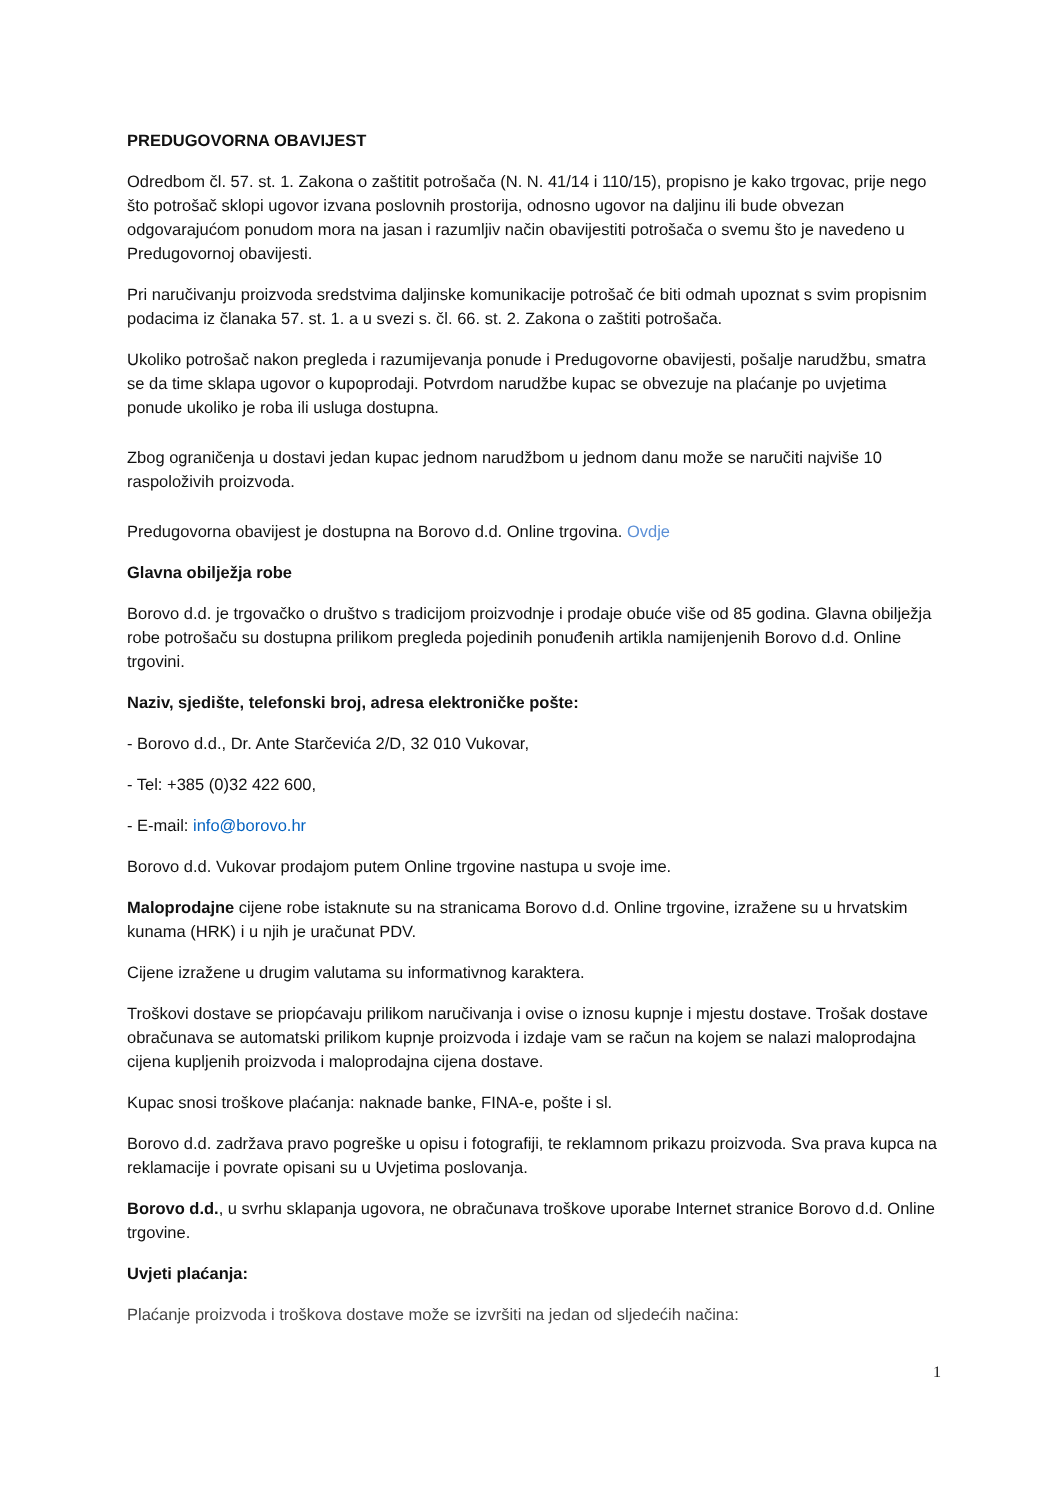PREDUGOVORNA OBAVIJEST
Odredbom čl. 57. st. 1. Zakona o zaštitit potrošača (N. N. 41/14 i 110/15), propisno je kako trgovac, prije nego što potrošač sklopi ugovor izvana poslovnih prostorija, odnosno ugovor na daljinu ili bude obvezan odgovarajućom ponudom mora na jasan i razumljiv način obavijestiti potrošača o svemu što je navedeno u Predugovornoj obavijesti.
Pri naručivanju proizvoda sredstvima daljinske komunikacije potrošač će biti odmah upoznat s svim propisnim podacima iz članaka 57. st. 1. a u svezi s. čl. 66. st. 2. Zakona o zaštiti potrošača.
Ukoliko potrošač nakon pregleda i razumijevanja ponude i Predugovorne obavijesti, pošalje narudžbu, smatra se da time sklapa ugovor o kupoprodaji. Potvrdom narudžbe kupac se obvezuje na plaćanje po uvjetima ponude ukoliko je roba ili usluga dostupna.
Zbog ograničenja u dostavi jedan kupac jednom narudžbom u jednom danu može se naručiti najviše 10 raspoloživih proizvoda.
Predugovorna obavijest je dostupna na Borovo d.d. Online trgovina. Ovdje
Glavna obilježja robe
Borovo d.d. je trgovačko o društvo s tradicijom proizvodnje i prodaje obuće više od 85 godina. Glavna obilježja robe potrošaču su dostupna prilikom pregleda pojedinih ponuđenih artikla namijenjenih Borovo d.d. Online trgovini.
Naziv, sjedište, telefonski broj, adresa elektroničke pošte:
- Borovo d.d., Dr. Ante Starčevića 2/D, 32 010 Vukovar,
- Tel: +385 (0)32 422 600,
- E-mail: info@borovo.hr
Borovo d.d. Vukovar prodajom putem Online trgovine nastupa u svoje ime.
Maloprodajne cijene robe istaknute su na stranicama Borovo d.d. Online trgovine, izražene su u hrvatskim kunama (HRK) i u njih je uračunat PDV.
Cijene izražene u drugim valutama su informativnog karaktera.
Troškovi dostave se priopćavaju prilikom naručivanja i ovise o iznosu kupnje i mjestu dostave. Trošak dostave obračunava se automatski prilikom kupnje proizvoda i izdaje vam se račun na kojem se nalazi maloprodajna cijena kupljenih proizvoda i maloprodajna cijena dostave.
Kupac snosi troškove plaćanja: naknade banke, FINA-e, pošte i sl.
Borovo d.d. zadržava pravo pogreške u opisu i fotografiji, te reklamnom prikazu proizvoda. Sva prava kupca na reklamacije i povrate opisani su u Uvjetima poslovanja.
Borovo d.d., u svrhu sklapanja ugovora, ne obračunava troškove uporabe Internet stranice Borovo d.d. Online trgovine.
Uvjeti plaćanja:
Plaćanje proizvoda i troškova dostave može se izvršiti na jedan od sljedećih načina:
1